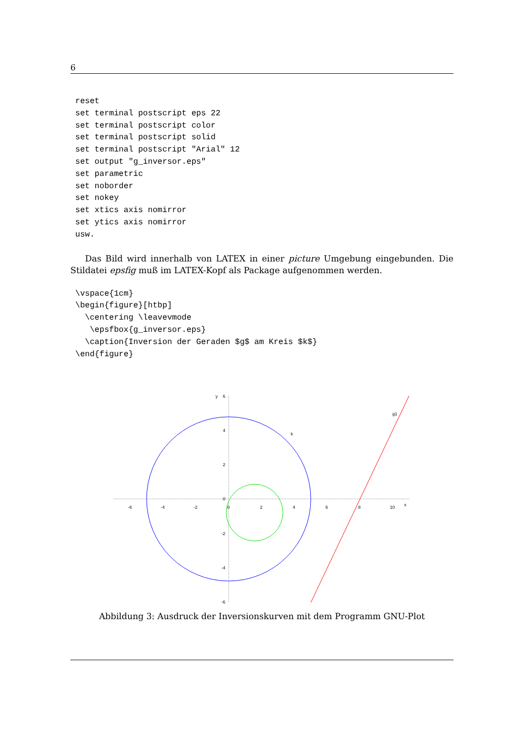6
reset
set terminal postscript eps 22
set terminal postscript color
set terminal postscript solid
set terminal postscript "Arial" 12
set output "g_inversor.eps"
set parametric
set noborder
set nokey
set xtics axis nomirror
set ytics axis nomirror
usw.
Das Bild wird innerhalb von LATEX in einer picture Umgebung eingebunden. Die Stildatei epsfig muß im LATEX-Kopf als Package aufgenommen werden.
\vspace{1cm}
\begin{figure}[htbp]
  \centering \leavevmode
   \epsfbox{g_inversor.eps}
  \caption{Inversion der Geraden $g$ am Kreis $k$}
\end{figure}
y
6
4
2
0
-2
-4
-6
-6
-4
-2
0
2
4
6
8
10
x
k
g1
Abbildung 3: Ausdruck der Inversionskurven mit dem Programm GNU-Plot